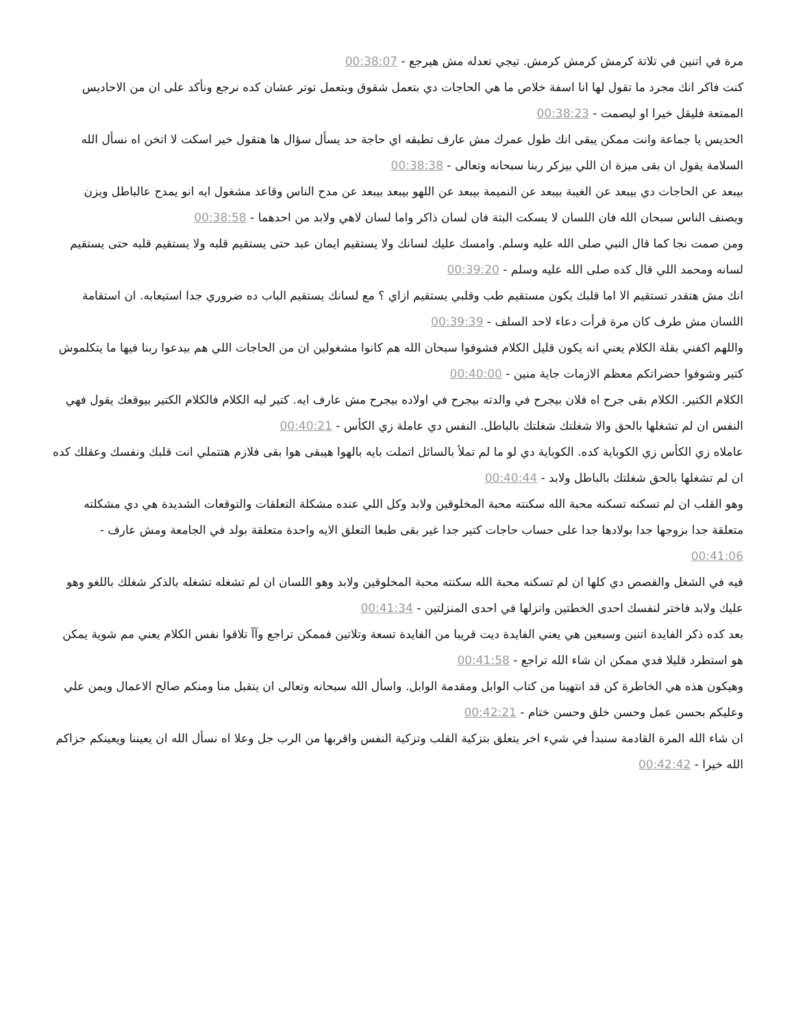مرة في اتنين في تلاتة كرمش كرمش كرمش. تيجي تعدله مش هيرجع - 00:38:07
كنت فاكر انك مجرد ما تقول لها انا اسفة خلاص ما هي الحاجات دي بتعمل شقوق وبتعمل توتر عشان كده نرجع ونأكد على ان من الاحاديس الممتعة فليقل خيرا او ليصمت - 00:38:23
الحديس يا جماعة وانت ممكن يبقى انك طول عمرك مش عارف تطبقه اي حاجة حد يسأل سؤال ها هتقول خير اسكت لا اتخن اه نسأل الله السلامة يقول ان بقى ميزة ان اللي بيزكر ربنا سبحانه وتعالى - 00:38:38
بيبعد عن الحاجات دي بيبعد عن الغيبة بيبعد عن النميمة بيبعد عن اللهو بيبعد بيبعد عن مدح الناس وقاعد مشغول ايه انو يمدح عالباطل ويزن ويصنف الناس سبحان الله فان اللسان لا يسكت البتة فان لسان ذاكر واما لسان لاهي ولابد من احدهما - 00:38:58
ومن صمت نجا كما قال النبي صلى الله عليه وسلم. وامسك عليك لسانك ولا يستقيم ايمان عبد حتى يستقيم قلبه ولا يستقيم قلبه حتى يستقيم لسانه ومحمد اللي قال كده صلى الله عليه وسلم - 00:39:20
انك مش هتقدر تستقيم الا اما قلبك يكون مستقيم طب وقلبي يستقيم ازاي ؟ مع لسانك يستقيم الباب ده ضروري جدا استيعابه. ان استقامة اللسان مش طرف كان مرة قرأت دعاء لاحد السلف - 00:39:39
واللهم اكفني بقلة الكلام يعني انه يكون قليل الكلام فشوفوا سبحان الله هم كانوا مشغولين ان من الحاجات اللي هم بيدعوا ربنا فيها ما يتكلموش كتير وشوفوا حضراتكم معظم الازمات جاية منين - 00:40:00
الكلام الكتير. الكلام بقى جرح اه فلان بيجرح في والدته بيجرح في اولاده بيجرح مش عارف ايه. كتير ليه الكلام فالكلام الكتير بيوقعك يقول فهي النفس ان لم تشغلها بالحق والا شغلتك شغلتك بالباطل. النفس دي عاملة زي الكأس - 00:40:21
عاملاه زي الكأس زي الكوباية كده. الكوباية دي لو ما لم تملأ بالسائل اتملت بايه بالهوا هيبقى هوا بقى فلازم هتتملي انت قلبك ونفسك وعقلك كده ان لم تشغلها بالحق شغلتك بالباطل ولابد - 00:40:44
وهو القلب ان لم تسكنه تسكنه محبة الله سكنته محبة المخلوقين ولابد وكل اللي عنده مشكلة التعلقات والتوقعات الشديدة هي دي مشكلته متعلقة جدا بزوجها جدا بولادها جدا على حساب حاجات كتير جدا غير بقى طبعا التعلق الايه واحدة متعلقة بولد في الجامعة ومش عارف - 00:41:06
فيه في الشغل والقصص دي كلها ان لم تسكنه محبة الله سكنته محبة المخلوقين ولابد وهو اللسان ان لم تشغله تشغله بالذكر شغلك باللغو وهو عليك ولابد فاختر لنفسك احدى الخطتين وانزلها في احدى المنزلتين - 00:41:34
بعد كده ذكر الفايدة اتنين وسبعين هي يعني الفايدة ديت قريبا من الفايدة تسعة وتلاتين فممكن تراجع وآآ تلاقوا نفس الكلام يعني مم شوية يمكن هو استطرد قليلا فدي ممكن ان شاء الله تراجع - 00:41:58
وهيكون هذه هي الخاطرة كن قد انتهينا من كتاب الوابل ومقدمة الوابل. واسأل الله سبحانه وتعالى ان يتقبل منا ومنكم صالح الاعمال ويمن علي وعليكم بحسن عمل وحسن خلق وحسن ختام - 00:42:21
ان شاء الله المرة القادمة سنبدأ في شيء اخر يتعلق بتزكية القلب وتزكية النفس واقربها من الرب جل وعلا اه نسأل الله ان يعيننا ويعينكم جزاكم الله خيرا - 00:42:42